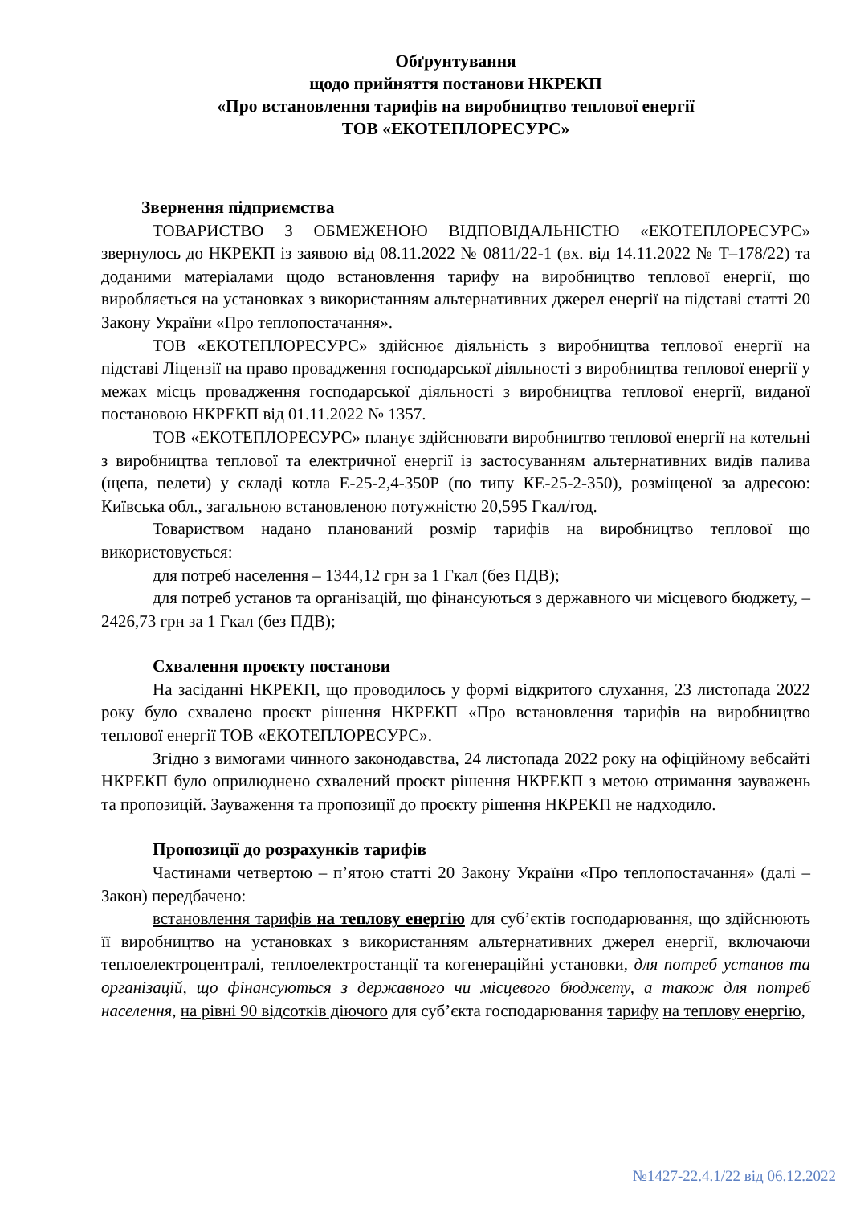Обґрунтування
щодо прийняття постанови НКРЕКП
«Про встановлення тарифів на виробництво теплової енергії
ТОВ «ЕКОТЕПЛОРЕСУРС»
Звернення підприємства
ТОВАРИСТВО З ОБМЕЖЕНОЮ ВІДПОВІДАЛЬНІСТЮ «ЕКОТЕПЛОРЕСУРС» звернулось до НКРЕКП із заявою від 08.11.2022 № 0811/22-1 (вх. від 14.11.2022 № Т–178/22) та доданими матеріалами щодо встановлення тарифу на виробництво теплової енергії, що виробляється на установках з використанням альтернативних джерел енергії на підставі статті 20 Закону України «Про теплопостачання».
ТОВ «ЕКОТЕПЛОРЕСУРС» здійснює діяльність з виробництва теплової енергії на підставі Ліцензії на право провадження господарської діяльності з виробництва теплової енергії у межах місць провадження господарської діяльності з виробництва теплової енергії, виданої постановою НКРЕКП від 01.11.2022 № 1357.
ТОВ «ЕКОТЕПЛОРЕСУРС» планує здійснювати виробництво теплової енергії на котельні з виробництва теплової та електричної енергії із застосуванням альтернативних видів палива (щепа, пелети) у складі котла Е-25-2,4-350Р (по типу КЕ-25-2-350), розміщеної за адресою: Київська обл., загальною встановленою потужністю 20,595 Гкал/год.
Товариством надано планований розмір тарифів на виробництво теплової що використовується:
для потреб населення – 1344,12 грн за 1 Гкал (без ПДВ);
для потреб установ та організацій, що фінансуються з державного чи місцевого бюджету, – 2426,73 грн за 1 Гкал (без ПДВ);
Схвалення проєкту постанови
На засіданні НКРЕКП, що проводилось у формі відкритого слухання, 23 листопада 2022 року було схвалено проєкт рішення НКРЕКП «Про встановлення тарифів на виробництво теплової енергії ТОВ «ЕКОТЕПЛОРЕСУРС».
Згідно з вимогами чинного законодавства, 24 листопада 2022 року на офіційному вебсайті НКРЕКП було оприлюднено схвалений проєкт рішення НКРЕКП з метою отримання зауважень та пропозицій. Зауваження та пропозиції до проєкту рішення НКРЕКП не надходило.
Пропозиції до розрахунків тарифів
Частинами четвертою – п’ятою статті 20 Закону України «Про теплопостачання» (далі – Закон) передбачено:
встановлення тарифів на теплову енергію для суб’єктів господарювання, що здійснюють її виробництво на установках з використанням альтернативних джерел енергії, включаючи теплоелектроцентралі, теплоелектростанції та когенераційні установки, для потреб установ та організацій, що фінансуються з державного чи місцевого бюджету, а також для потреб населення, на рівні 90 відсотків діючого для суб’єкта господарювання тарифу на теплову енергію,
№1427-22.4.1/22 від 06.12.2022